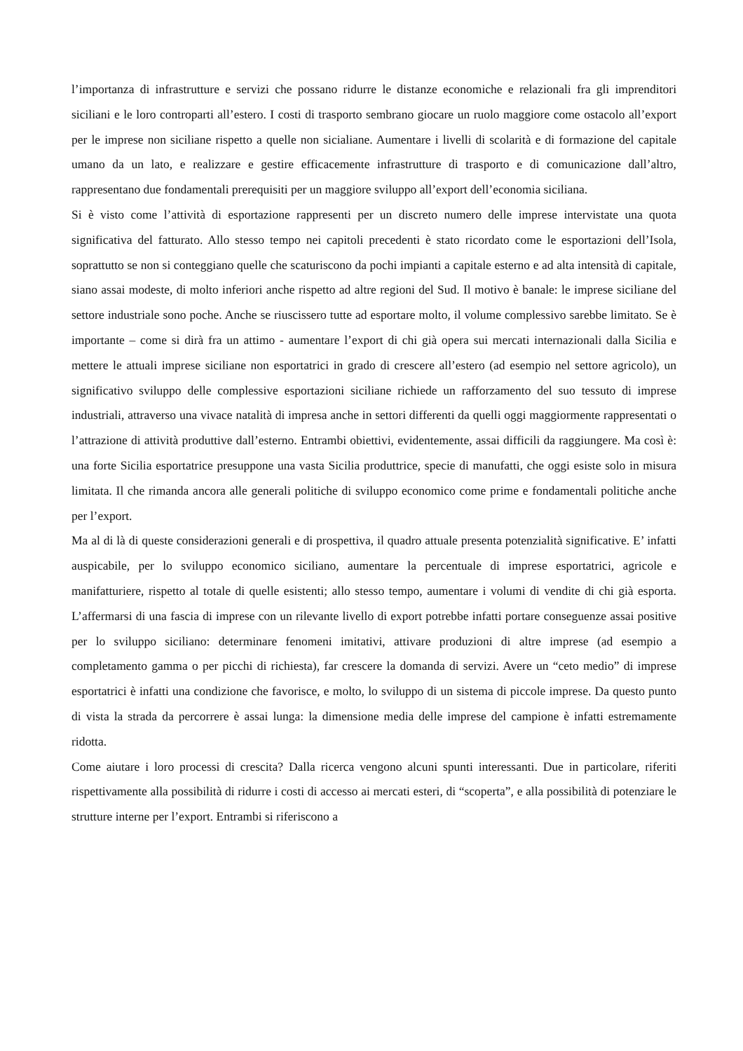l’importanza di infrastrutture e servizi che possano ridurre le distanze economiche e relazionali fra gli imprenditori siciliani e le loro controparti all’estero. I costi di trasporto sembrano giocare un ruolo maggiore come ostacolo all’export per le imprese non siciliane rispetto a quelle non sicialiane. Aumentare i livelli di scolarità e di formazione del capitale umano da un lato, e realizzare e gestire efficacemente infrastrutture di trasporto e di comunicazione dall’altro, rappresentano due fondamentali prerequisiti per un maggiore sviluppo all’export dell’economia siciliana.
Si è visto come l’attività di esportazione rappresenti per un discreto numero delle imprese intervistate una quota significativa del fatturato. Allo stesso tempo nei capitoli precedenti è stato ricordato come le esportazioni dell’Isola, soprattutto se non si conteggiano quelle che scaturiscono da pochi impianti a capitale esterno e ad alta intensità di capitale, siano assai modeste, di molto inferiori anche rispetto ad altre regioni del Sud. Il motivo è banale: le imprese siciliane del settore industriale sono poche. Anche se riuscissero tutte ad esportare molto, il volume complessivo sarebbe limitato. Se è importante – come si dirà fra un attimo - aumentare l’export di chi già opera sui mercati internazionali dalla Sicilia e mettere le attuali imprese siciliane non esportatrici in grado di crescere all’estero (ad esempio nel settore agricolo), un significativo sviluppo delle complessive esportazioni siciliane richiede un rafforzamento del suo tessuto di imprese industriali, attraverso una vivace natalità di impresa anche in settori differenti da quelli oggi maggiormente rappresentati o l’attrazione di attività produttive dall’esterno. Entrambi obiettivi, evidentemente, assai difficili da raggiungere. Ma così è: una forte Sicilia esportatrice presuppone una vasta Sicilia produttrice, specie di manufatti, che oggi esiste solo in misura limitata. Il che rimanda ancora alle generali politiche di sviluppo economico come prime e fondamentali politiche anche per l’export.
Ma al di là di queste considerazioni generali e di prospettiva, il quadro attuale presenta potenzialità significative. E’ infatti auspicabile, per lo sviluppo economico siciliano, aumentare la percentuale di imprese esportatrici, agricole e manifatturiere, rispetto al totale di quelle esistenti; allo stesso tempo, aumentare i volumi di vendite di chi già esporta. L’affermarsi di una fascia di imprese con un rilevante livello di export potrebbe infatti portare conseguenze assai positive per lo sviluppo siciliano: determinare fenomeni imitativi, attivare produzioni di altre imprese (ad esempio a completamento gamma o per picchi di richiesta), far crescere la domanda di servizi. Avere un “ceto medio” di imprese esportatrici è infatti una condizione che favorisce, e molto, lo sviluppo di un sistema di piccole imprese. Da questo punto di vista la strada da percorrere è assai lunga: la dimensione media delle imprese del campione è infatti estremamente ridotta.
Come aiutare i loro processi di crescita? Dalla ricerca vengono alcuni spunti interessanti. Due in particolare, riferiti rispettivamente alla possibilità di ridurre i costi di accesso ai mercati esteri, di “scoperta”, e alla possibilità di potenziare le strutture interne per l’export. Entrambi si riferiscono a